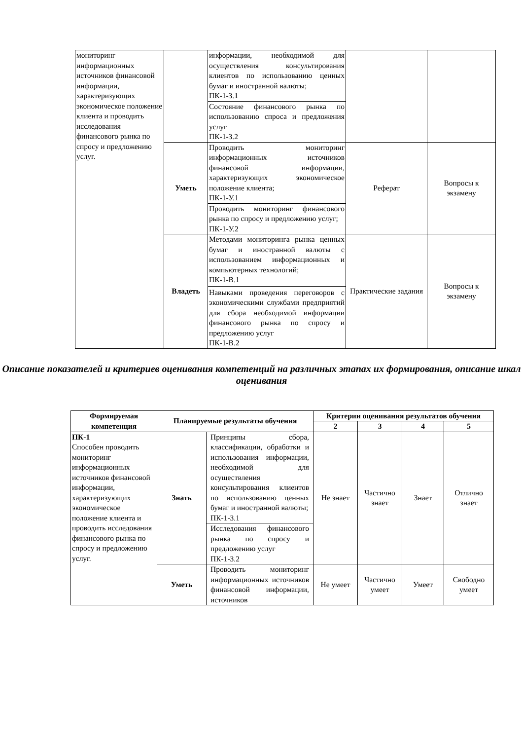| мониторинг информационных источников финансовой информации, характеризующих экономическое положение клиента и проводить исследования финансового рынка по спросу и предложению услуг. | | информации, необходимой для осуществления консультирования клиентов по использованию ценных бумаг и иностранной валюты; ПК-1-З.1 | | |
| | | Состояние финансового рынка по использованию спроса и предложения услуг ПК-1-З.2 | | |
| | Уметь | Проводить мониторинг информационных источников финансовой информации, характеризующих экономическое положение клиента; ПК-1-У.1 | Реферат | Вопросы к экзамену |
| | | Проводить мониторинг финансового рынка по спросу и предложению услуг; ПК-1-У.2 | | |
| | Владеть | Методами мониторинга рынка ценных бумаг и иностранной валюты с использованием информационных и компьютерных технологий; ПК-1-В.1 Навыками проведения переговоров с экономическими службами предприятий для сбора необходимой информации финансового рынка по спросу и предложению услуг ПК-1-В.2 | Практические задания | Вопросы к экзамену |
Описание показателей и критериев оценивания компетенций на различных этапах их формирования, описание шкал оценивания
| Формируемая компетенция | Планируемые результаты обучения | | Критерии оценивания результатов обучения | | | |
| --- | --- | --- | --- | --- | --- | --- |
| | | | 2 | 3 | 4 | 5 |
| ПК-1 Способен проводить мониторинг информационных источников финансовой информации, характеризующих экономическое положение клиента и проводить исследования финансового рынка по спросу и предложению услуг. | Знать | Принципы сбора, классификации, обработки и использования информации, необходимой для осуществления консультирования клиентов по использованию ценных бумаг и иностранной валюты; ПК-1-З.1 | Не знает | Частично знает | Знает | Отлично знает |
| | | Исследования финансового рынка по спросу и предложению услуг ПК-1-З.2 | | | | |
| | Уметь | Проводить мониторинг информационных источников финансовой информации, источников | Не умеет | Частично умеет | Умеет | Свободно умеет |